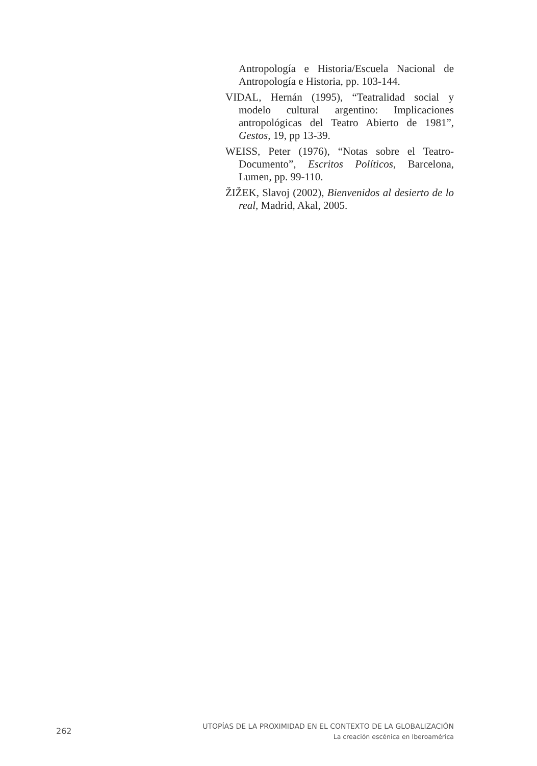Antropología e Historia/Escuela Nacional de Antropología e Historia, pp. 103-144.
VIDAL, Hernán (1995), “Teatralidad social y modelo cultural argentino: Implicaciones antropológicas del Teatro Abierto de 1981”, Gestos, 19, pp 13-39.
WEISS, Peter (1976), “Notas sobre el Teatro-Documento”, Escritos Políticos, Barcelona, Lumen, pp. 99-110.
ŽIŽEK, Slavoj (2002), Bienvenidos al desierto de lo real, Madrid, Akal, 2005.
262
UTOPÍAS DE LA PROXIMIDAD EN EL CONTEXTO DE LA GLOBALIZACIÓN
La creación escénica en Iberoamérica